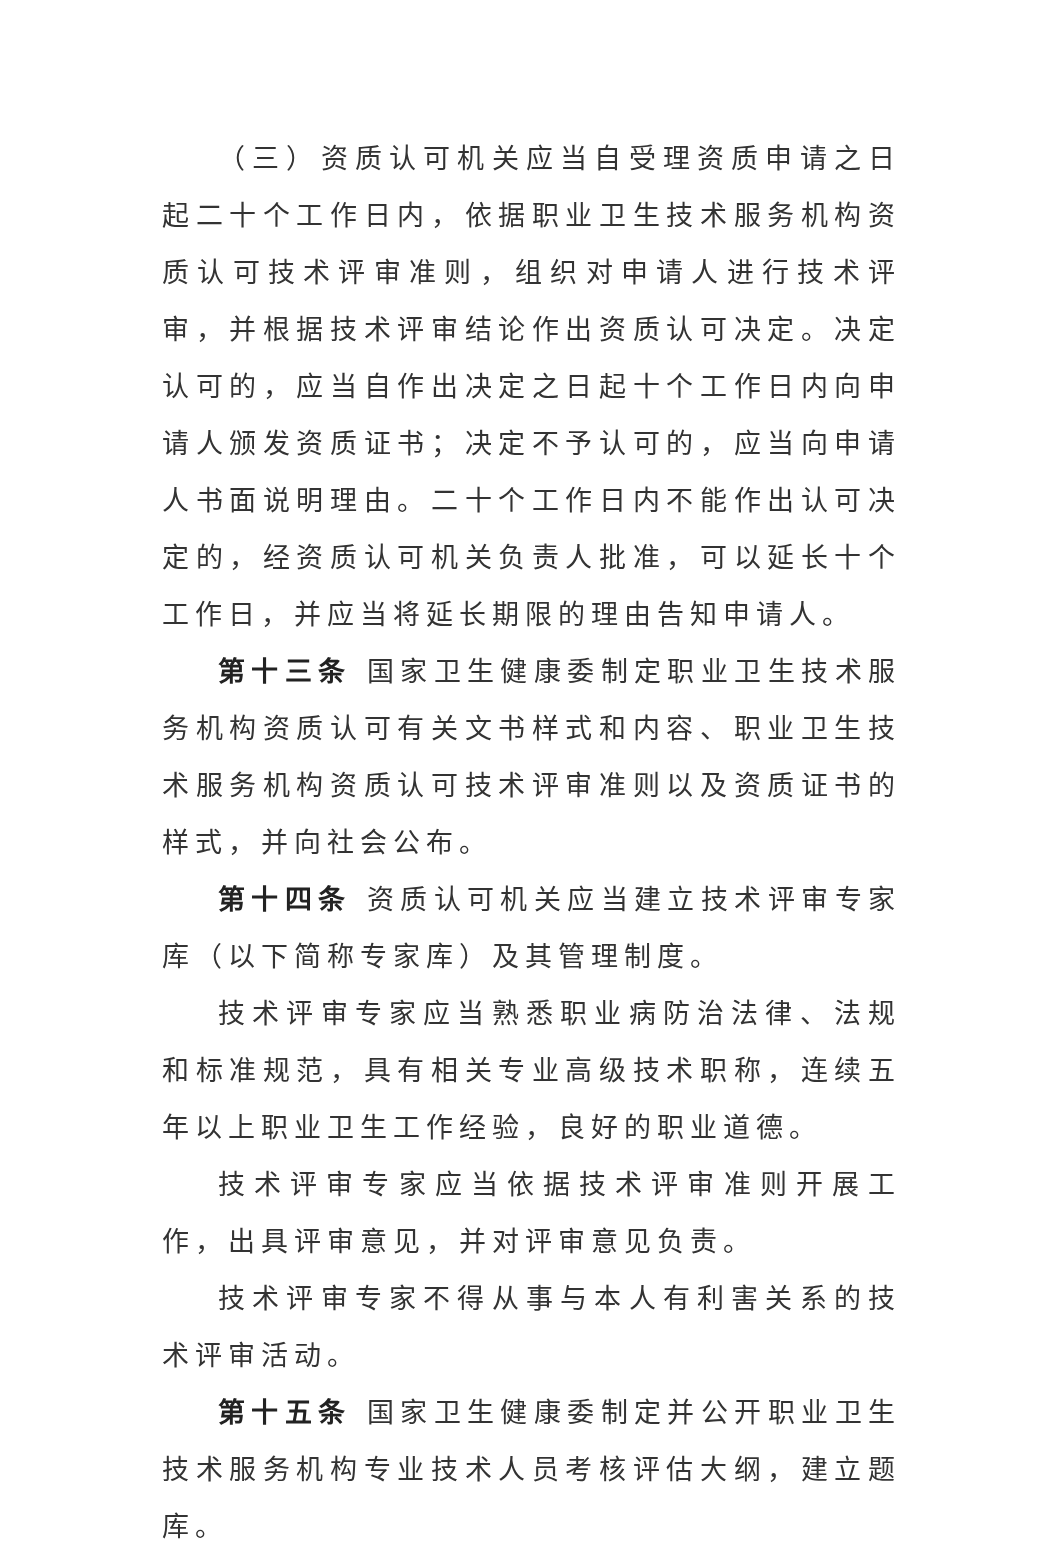（三）资质认可机关应当自受理资质申请之日起二十个工作日内，依据职业卫生技术服务机构资质认可技术评审准则，组织对申请人进行技术评审，并根据技术评审结论作出资质认可决定。决定认可的，应当自作出决定之日起十个工作日内向申请人颁发资质证书；决定不予认可的，应当向申请人书面说明理由。二十个工作日内不能作出认可决定的，经资质认可机关负责人批准，可以延长十个工作日，并应当将延长期限的理由告知申请人。
第十三条 国家卫生健康委制定职业卫生技术服务机构资质认可有关文书样式和内容、职业卫生技术服务机构资质认可技术评审准则以及资质证书的样式，并向社会公布。
第十四条 资质认可机关应当建立技术评审专家库（以下简称专家库）及其管理制度。
技术评审专家应当熟悉职业病防治法律、法规和标准规范，具有相关专业高级技术职称，连续五年以上职业卫生工作经验，良好的职业道德。
技术评审专家应当依据技术评审准则开展工作，出具评审意见，并对评审意见负责。
技术评审专家不得从事与本人有利害关系的技术评审活动。
第十五条 国家卫生健康委制定并公开职业卫生技术服务机构专业技术人员考核评估大纲，建立题库。